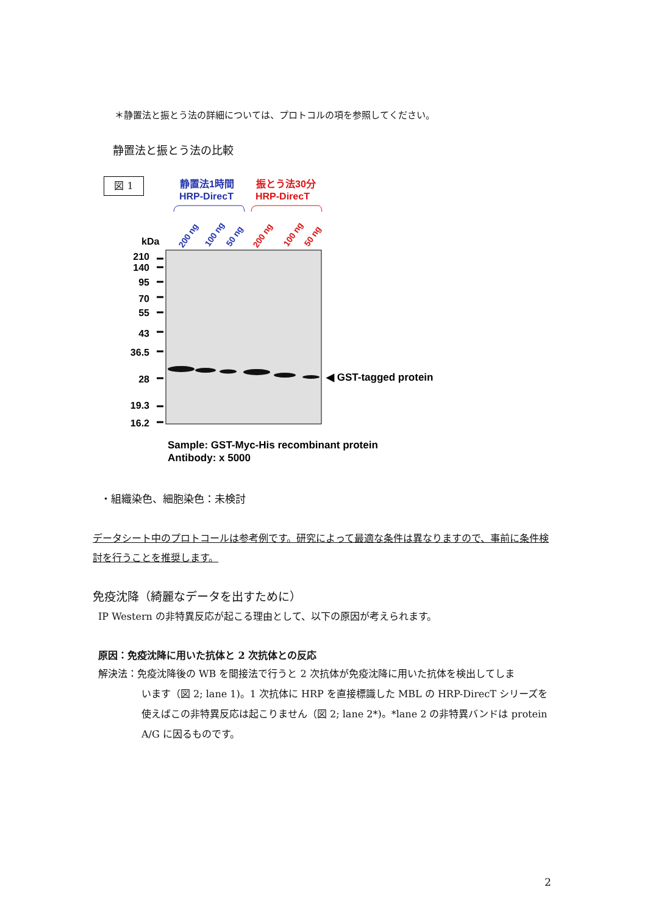＊静置法と振とう法の詳細については、プロトコルの項を参照してください。
静置法と振とう法の比較
図 1
静置法1時間
HRP-DirecT
振とう法30分
HRP-DirecT
200 ng
100 ng
50 ng
200 ng
100 ng
50 ng
kDa
210
140
95
70
55
43
36.5
28
19.3
16.2
◀ GST-tagged protein
Sample: GST-Myc-His recombinant protein
Antibody: x 5000
・組織染色、細胞染色：未検討
データシート中のプロトコールは参考例です。研究によって最適な条件は異なりますので、事前に条件検討を行うことを推奨します。
免疫沈降（綺麗なデータを出すために）
IP Western の非特異反応が起こる理由として、以下の原因が考えられます。
原因：免疫沈降に用いた抗体と 2 次抗体との反応
解決法：免疫沈降後の WB を間接法で行うと 2 次抗体が免疫沈降に用いた抗体を検出してしま
います（図 2; lane 1)。1 次抗体に HRP を直接標識した MBL の HRP-DirecT シリーズを使えばこの非特異反応は起こりません（図 2; lane 2*)。*lane 2 の非特異バンドは protein A/G に因るものです。
2